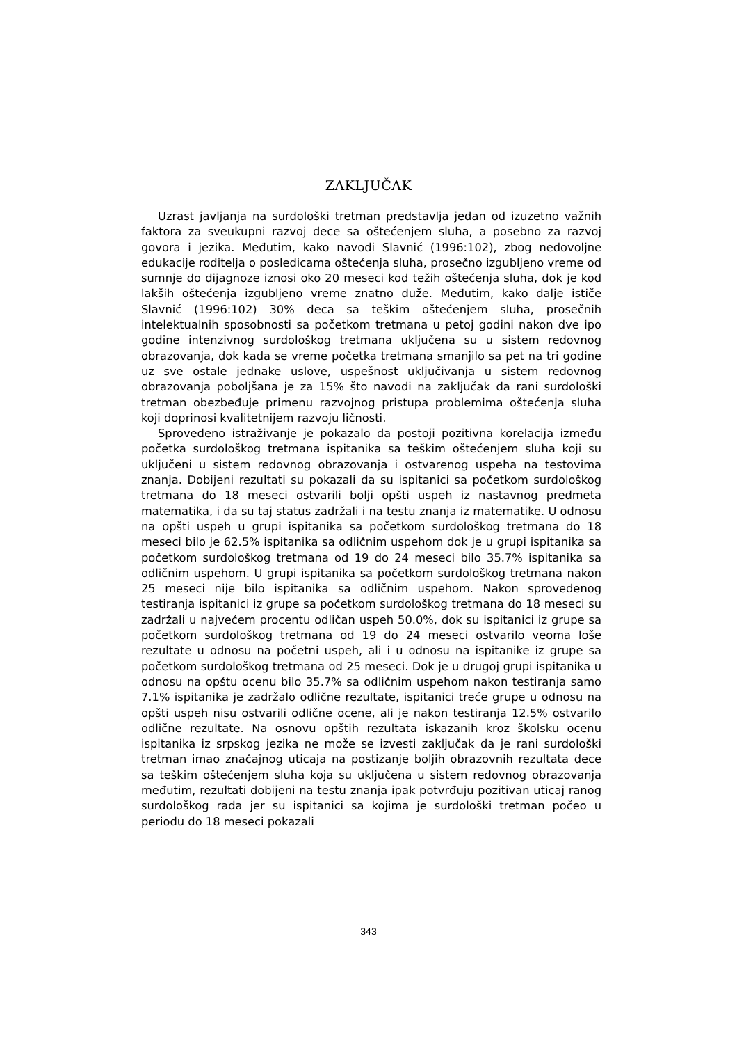ZAKLJUČAK
Uzrast javljanja na surdološki tretman predstavlja jedan od izuzetno važnih faktora za sveukupni razvoj dece sa oštećenjem sluha, a posebno za razvoj govora i jezika. Međutim, kako navodi Slavnić (1996:102), zbog nedovoljne edukacije roditelja o posledicama oštećenja sluha, prosečno izgubljeno vreme od sumnje do dijagnoze iznosi oko 20 meseci kod težih oštećenja sluha, dok je kod lakših oštećenja izgubljeno vreme znatno duže. Međutim, kako dalje ističe Slavnić (1996:102) 30% deca sa teškim oštećenjem sluha, prosečnih intelektualnih sposobnosti sa početkom tretmana u petoj godini nakon dve ipo godine intenzivnog surdološkog tretmana uključena su u sistem redovnog obrazovanja, dok kada se vreme početka tretmana smanjilo sa pet na tri godine uz sve ostale jednake uslove, uspešnost uključivanja u sistem redovnog obrazovanja poboljšana je za 15% što navodi na zaključak da rani surdološki tretman obezbeđuje primenu razvojnog pristupa problemima oštećenja sluha koji doprinosi kvalitetnijem razvoju ličnosti.
Sprovedeno istraživanje je pokazalo da postoji pozitivna korelacija između početka surdološkog tretmana ispitanika sa teškim oštećenjem sluha koji su uključeni u sistem redovnog obrazovanja i ostvarenog uspeha na testovima znanja. Dobijeni rezultati su pokazali da su ispitanici sa početkom surdološkog tretmana do 18 meseci ostvarili bolji opšti uspeh iz nastavnog predmeta matematika, i da su taj status zadržali i na testu znanja iz matematike. U odnosu na opšti uspeh u grupi ispitanika sa početkom surdološkog tretmana do 18 meseci bilo je 62.5% ispitanika sa odličnim uspehom dok je u grupi ispitanika sa početkom surdološkog tretmana od 19 do 24 meseci bilo 35.7% ispitanika sa odličnim uspehom. U grupi ispitanika sa početkom surdološkog tretmana nakon 25 meseci nije bilo ispitanika sa odličnim uspehom. Nakon sprovedenog testiranja ispitanici iz grupe sa početkom surdološkog tretmana do 18 meseci su zadržali u najvećem procentu odličan uspeh 50.0%, dok su ispitanici iz grupe sa početkom surdološkog tretmana od 19 do 24 meseci ostvarilo veoma loše rezultate u odnosu na početni uspeh, ali i u odnosu na ispitanike iz grupe sa početkom surdološkog tretmana od 25 meseci. Dok je u drugoj grupi ispitanika u odnosu na opštu ocenu bilo 35.7% sa odličnim uspehom nakon testiranja samo 7.1% ispitanika je zadržalo odlične rezultate, ispitanici treće grupe u odnosu na opšti uspeh nisu ostvarili odlične ocene, ali je nakon testiranja 12.5% ostvarilo odlične rezultate. Na osnovu opštih rezultata iskazanih kroz školsku ocenu ispitanika iz srpskog jezika ne može se izvesti zaključak da je rani surdološki tretman imao značajnog uticaja na postizanje boljih obrazovnih rezultata dece sa teškim oštećenjem sluha koja su uključena u sistem redovnog obrazovanja međutim, rezultati dobijeni na testu znanja ipak potvrđuju pozitivan uticaj ranog surdološkog rada jer su ispitanici sa kojima je surdološki tretman počeo u periodu do 18 meseci pokazali
343